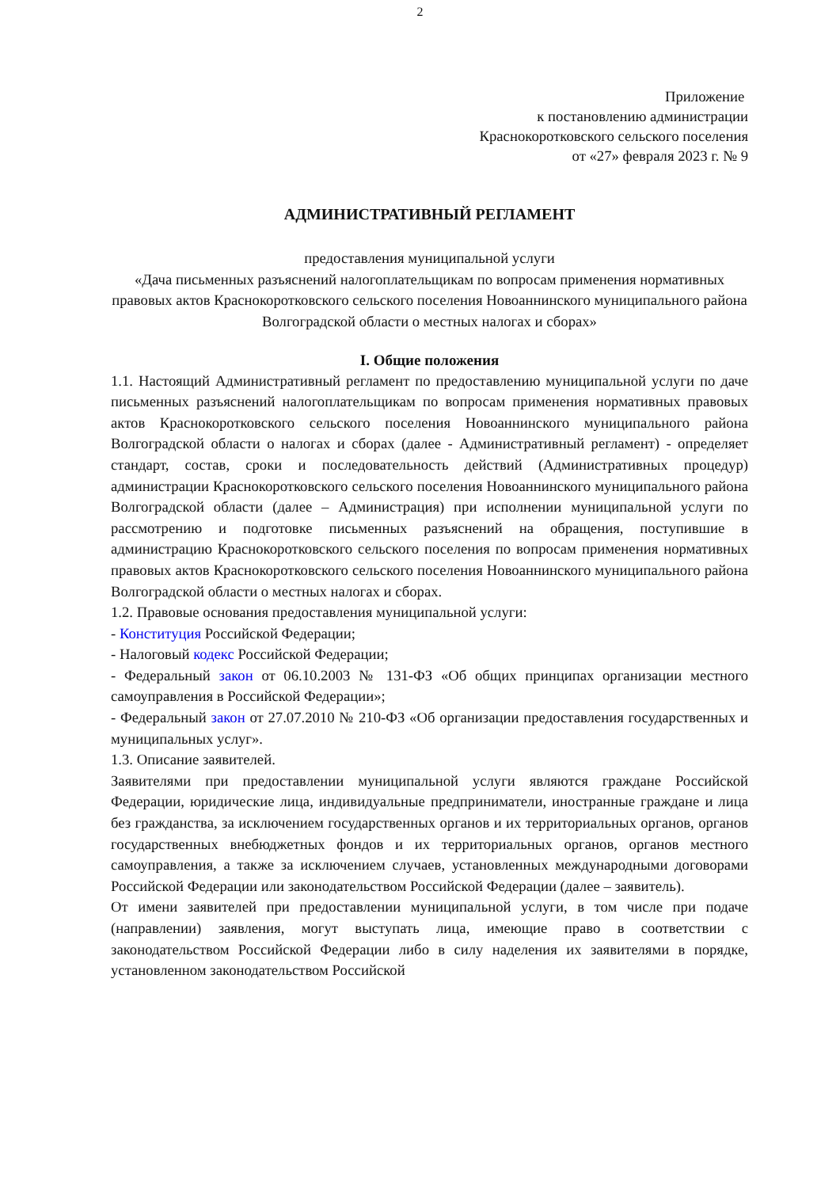2
Приложение
к постановлению администрации
Краснокоротковского сельского поселения
от «27» февраля 2023 г. № 9
АДМИНИСТРАТИВНЫЙ РЕГЛАМЕНТ
предоставления муниципальной услуги
«Дача письменных разъяснений налогоплательщикам по вопросам применения нормативных правовых актов Краснокоротковского сельского поселения Новоаннинского муниципального района Волгоградской области о местных налогах и сборах»
I. Общие положения
1.1. Настоящий Административный регламент по предоставлению муниципальной услуги по даче письменных разъяснений налогоплательщикам по вопросам применения нормативных правовых актов Краснокоротковского сельского поселения Новоаннинского муниципального района Волгоградской области о налогах и сборах (далее - Административный регламент) - определяет стандарт, состав, сроки и последовательность действий (Административных процедур) администрации Краснокоротковского сельского поселения Новоаннинского муниципального района Волгоградской области (далее – Администрация) при исполнении муниципальной услуги по рассмотрению и подготовке письменных разъяснений на обращения, поступившие в администрацию Краснокоротковского сельского поселения по вопросам применения нормативных правовых актов Краснокоротковского сельского поселения Новоаннинского муниципального района Волгоградской области о местных налогах и сборах.
1.2. Правовые основания предоставления муниципальной услуги:
- Конституция Российской Федерации;
- Налоговый кодекс Российской Федерации;
- Федеральный закон от 06.10.2003 № 131-ФЗ «Об общих принципах организации местного самоуправления в Российской Федерации»;
- Федеральный закон от 27.07.2010 № 210-ФЗ «Об организации предоставления государственных и муниципальных услуг».
1.3. Описание заявителей.
Заявителями при предоставлении муниципальной услуги являются граждане Российской Федерации, юридические лица, индивидуальные предприниматели, иностранные граждане и лица без гражданства, за исключением государственных органов и их территориальных органов, органов государственных внебюджетных фондов и их территориальных органов, органов местного самоуправления, а также за исключением случаев, установленных международными договорами Российской Федерации или законодательством Российской Федерации (далее – заявитель).
От имени заявителей при предоставлении муниципальной услуги, в том числе при подаче (направлении) заявления, могут выступать лица, имеющие право в соответствии с законодательством Российской Федерации либо в силу наделения их заявителями в порядке, установленном законодательством Российской